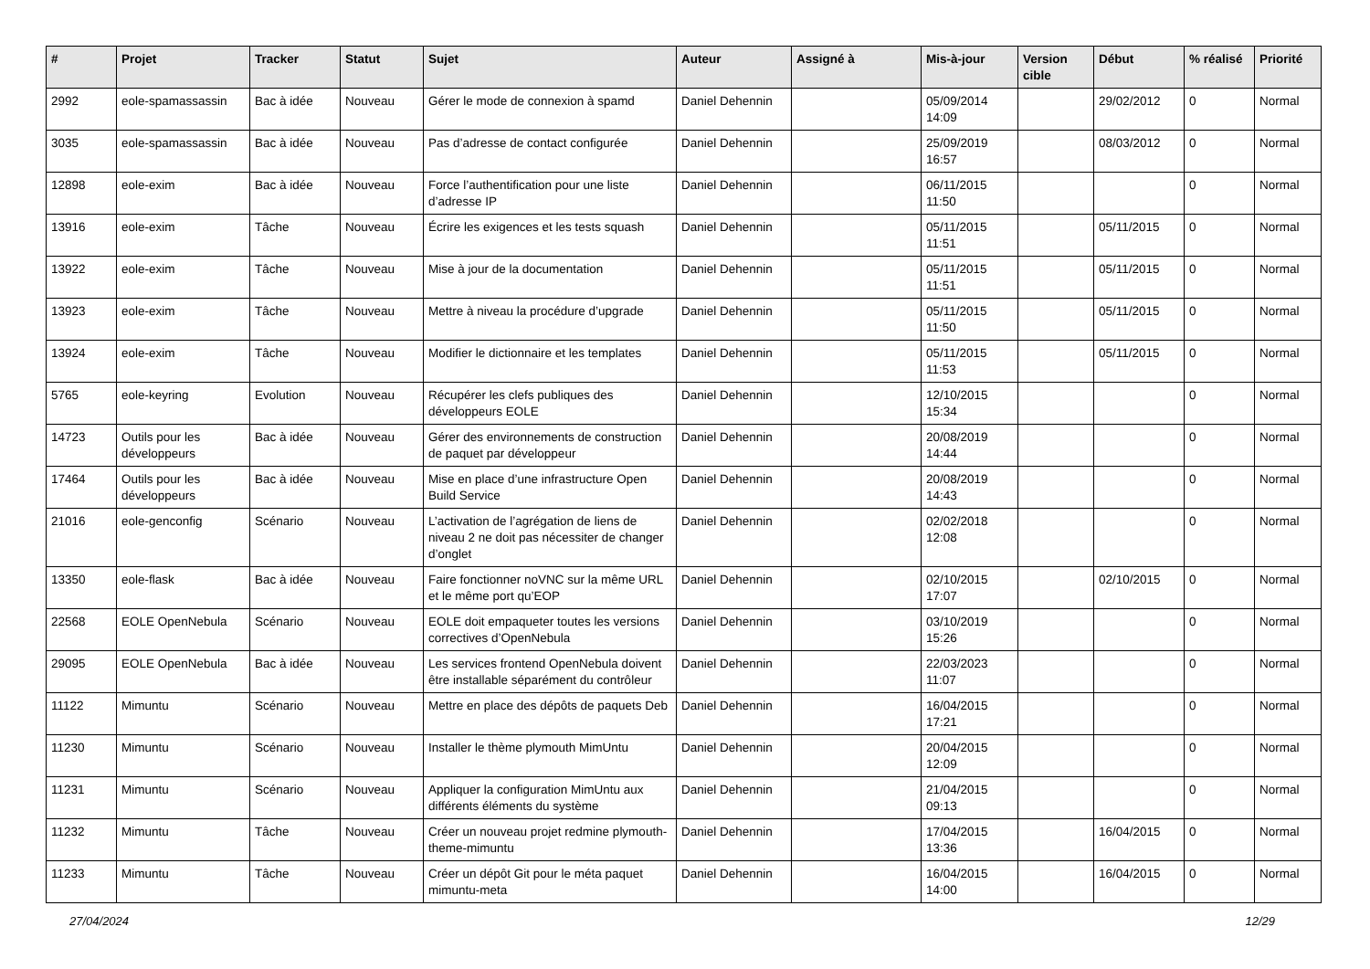| # | Projet | Tracker | Statut | Sujet | Auteur | Assigné à | Mis-à-jour | Version cible | Début | % réalisé | Priorité |
| --- | --- | --- | --- | --- | --- | --- | --- | --- | --- | --- | --- |
| 2992 | eole-spamassassin | Bac à idée | Nouveau | Gérer le mode de connexion à spamd | Daniel Dehennin | | 05/09/2014 14:09 | | 29/02/2012 | 0 | Normal |
| 3035 | eole-spamassassin | Bac à idée | Nouveau | Pas d’adresse de contact configurée | Daniel Dehennin | | 25/09/2019 16:57 | | 08/03/2012 | 0 | Normal |
| 12898 | eole-exim | Bac à idée | Nouveau | Force l’authentification pour une liste d’adresse IP | Daniel Dehennin | | 06/11/2015 11:50 | | | 0 | Normal |
| 13916 | eole-exim | Tâche | Nouveau | Écrire les exigences et les tests squash | Daniel Dehennin | | 05/11/2015 11:51 | | 05/11/2015 | 0 | Normal |
| 13922 | eole-exim | Tâche | Nouveau | Mise à jour de la documentation | Daniel Dehennin | | 05/11/2015 11:51 | | 05/11/2015 | 0 | Normal |
| 13923 | eole-exim | Tâche | Nouveau | Mettre à niveau la procédure d’upgrade | Daniel Dehennin | | 05/11/2015 11:50 | | 05/11/2015 | 0 | Normal |
| 13924 | eole-exim | Tâche | Nouveau | Modifier le dictionnaire et les templates | Daniel Dehennin | | 05/11/2015 11:53 | | 05/11/2015 | 0 | Normal |
| 5765 | eole-keyring | Evolution | Nouveau | Récupérer les clefs publiques des développeurs EOLE | Daniel Dehennin | | 12/10/2015 15:34 | | | 0 | Normal |
| 14723 | Outils pour les développeurs | Bac à idée | Nouveau | Gérer des environnements de construction de paquet par développeur | Daniel Dehennin | | 20/08/2019 14:44 | | | 0 | Normal |
| 17464 | Outils pour les développeurs | Bac à idée | Nouveau | Mise en place d’une infrastructure Open Build Service | Daniel Dehennin | | 20/08/2019 14:43 | | | 0 | Normal |
| 21016 | eole-genconfig | Scénario | Nouveau | L’activation de l’agrégation de liens de niveau 2 ne doit pas nécessiter de changer d’onglet | Daniel Dehennin | | 02/02/2018 12:08 | | | 0 | Normal |
| 13350 | eole-flask | Bac à idée | Nouveau | Faire fonctionner noVNC sur la même URL et le même port qu’EOP | Daniel Dehennin | | 02/10/2015 17:07 | | 02/10/2015 | 0 | Normal |
| 22568 | EOLE OpenNebula | Scénario | Nouveau | EOLE doit empaqueter toutes les versions correctives d’OpenNebula | Daniel Dehennin | | 03/10/2019 15:26 | | | 0 | Normal |
| 29095 | EOLE OpenNebula | Bac à idée | Nouveau | Les services frontend OpenNebula doivent être installable séparément du contrôleur | Daniel Dehennin | | 22/03/2023 11:07 | | | 0 | Normal |
| 11122 | Mimuntu | Scénario | Nouveau | Mettre en place des dépôts de paquets Deb | Daniel Dehennin | | 16/04/2015 17:21 | | | 0 | Normal |
| 11230 | Mimuntu | Scénario | Nouveau | Installer le thème plymouth MimUntu | Daniel Dehennin | | 20/04/2015 12:09 | | | 0 | Normal |
| 11231 | Mimuntu | Scénario | Nouveau | Appliquer la configuration MimUntu aux différents éléments du système | Daniel Dehennin | | 21/04/2015 09:13 | | | 0 | Normal |
| 11232 | Mimuntu | Tâche | Nouveau | Créer un nouveau projet redmine plymouth-theme-mimuntu | Daniel Dehennin | | 17/04/2015 13:36 | | 16/04/2015 | 0 | Normal |
| 11233 | Mimuntu | Tâche | Nouveau | Créer un dépôt Git pour le méta paquet mimuntu-meta | Daniel Dehennin | | 16/04/2015 14:00 | | 16/04/2015 | 0 | Normal |
27/04/2024 12/29